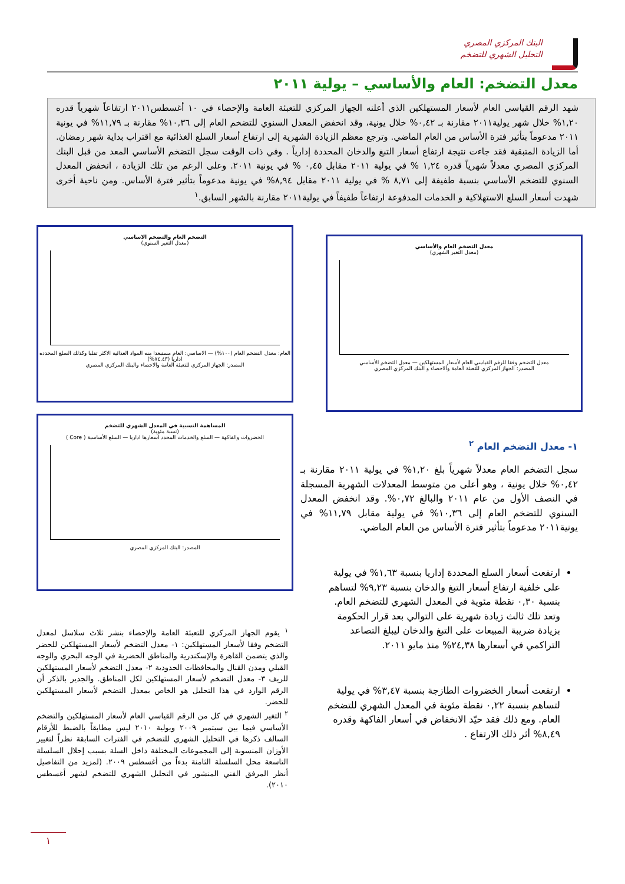البنك المركزي المصري
التحليل الشهري للتضخم
معدل التضخم: العام والأساسي – يولية ٢٠١١
شهد الرقم القياسي العام لأسعار المستهلكين الذي أعلنه الجهاز المركزي للتعبئة العامة والإحصاء في ١٠ أغسطس٢٠١١ ارتفاعاً شهرياً قدره ١,٢٠% خلال شهر يولية٢٠١١ مقارنة بـ ٠,٤٢% خلال يونية، وقد انخفض المعدل السنوي للتضخم العام إلى ١٠,٣٦% مقارنة بـ ١١,٧٩% في يونية ٢٠١١ مدعوماً بتأثير فترة الأساس من العام الماضي. وترجع معظم الزيادة الشهرية إلى ارتفاع أسعار السلع الغذائية مع اقتراب بداية شهر رمضان. أما الزيادة المتبقية فقد جاءت نتيجة ارتفاع أسعار التبغ والدخان المحددة إدارياً . وفي ذات الوقت سجل التضخم الأساسي المعد من قبل البنك المركزي المصري معدلاً شهرياً قدره ١,٢٤ % في يولية ٢٠١١ مقابل ٠,٤٥ % في يونية ٢٠١١. وعلى الرغم من تلك الزيادة ، انخفض المعدل السنوي للتضخم الأساسي بنسبة طفيفة إلى ٨,٧١ % في يولية ٢٠١١ مقابل ٨,٩٤% في يونية مدعوماً بتأثير فترة الأساس. ومن ناحية أخرى شهدت أسعار السلع الاستهلاكية و الخدمات المدفوعة ارتفاعاً طفيفاً في يولية٢٠١١ مقارنة بالشهر السابق.<sup>١</sup>
معدل التضخم العام والأساسي
(معدل التغير الشهري)
معدل التضخم وفقا للرقم القياسي العام لأسعار المستهلكين — معدل التضخم الأساسي
المصدر: الجهاز المركزي للتعبئة العامة والاحصاء و البنك المركزي المصري
التضخم العام والتضخم الاساسي
(معدل التغير السنوي)
العام: معدل التضخم العام (١٠٠%) — الاساسي: العام مستبعدا منه المواد الغذائية الاكثر تقلبا وكذلك السلع المحدده اداريا (٧٤,٤٣%)
المصدر: الجهاز المركزي للتعبئة العامة والاحصاء والبنك المركزي المصري
المساهمة النسبية في المعدل الشهري للتضخم
(نسبة مئوية)
الخضروات والفاكهة — السلع والخدمات المحدد اسعارها اداريا — السلع الأساسية ( Core )
المصدر: البنك المركزي المصري
١- معدل التضخم العام <sup>٢</sup>
سجل التضخم العام معدلاً شهرياً بلغ ١,٢٠% في يولية ٢٠١١ مقارنة بـ ٠,٤٢% خلال يونية ، وهو أعلى من متوسط المعدلات الشهرية المسجلة في النصف الأول من عام ٢٠١١ والبالغ ٠,٧٢%. وقد انخفض المعدل السنوي للتضخم العام إلى ١٠,٣٦% في يولية مقابل ١١,٧٩% في يونية٢٠١١ مدعوماً بتأثير فترة الأساس من العام الماضي.
ارتفعت أسعار السلع المحددة إداريا بنسبة ١,٦٣% في يولية على خلفية ارتفاع أسعار التبغ والدخان بنسبة ٩,٢٣% لتساهم بنسبة ٠,٣٠ نقطة مئوية في المعدل الشهري للتضخم العام. وتعد تلك ثالث زيادة شهرية على التوالي بعد قرار الحكومة بزيادة ضريبة المبيعات على التبغ والدخان ليبلغ التصاعد التراكمي في أسعارها ٢٤,٣٨% منذ مايو ٢٠١١.
ارتفعت أسعار الخضروات الطازجة بنسبة ٣,٤٧% في يولية لتساهم بنسبة ٠,٢٢ نقطة مئوية في المعدل الشهري للتضخم العام. ومع ذلك فقد حيّد الانخفاض في أسعار الفاكهة وقدره ٨,٤٩% أثر ذلك الارتفاع .
<sup>١</sup> يقوم الجهاز المركزي للتعبئة العامة والإحصاء بنشر ثلاث سلاسل لمعدل التضخم وفقا لأسعار المستهلكين: ١- معدل التضخم لأسعار المستهلكين للحضر والذي يتضمن القاهرة والإسكندرية والمناطق الحضرية في الوجه البحري والوجه القبلي ومدن القنال والمحافظات الحدودية ٢- معدل التضخم لأسعار المستهلكين للريف ٣- معدل التضخم لأسعار المستهلكين لكل المناطق. والجدير بالذكر أن الرقم الوارد في هذا التحليل هو الخاص بمعدل التضخم لأسعار المستهلكين للحضر.
<sup>٢</sup> التغير الشهري في كل من الرقم القياسي العام لأسعار المستهلكين والتضخم الأساسي فيما بين سبتمبر ٢٠٠٩ ويولية ٢٠١٠ ليس مطابقاً بالضبط للأرقام السالف ذكرها في التحليل الشهري للتضخم في الفترات السابقة نظراً لتغيير الأوزان المنسوبة إلى المجموعات المختلفة داخل السلة بسبب إحلال السلسلة التاسعة محل السلسلة الثامنة بدءاً من أغسطس ٢٠٠٩. (لمزيد من التفاصيل أنظر المرفق الفني المنشور في التحليل الشهري للتضخم لشهر أغسطس ٢٠١٠).
١